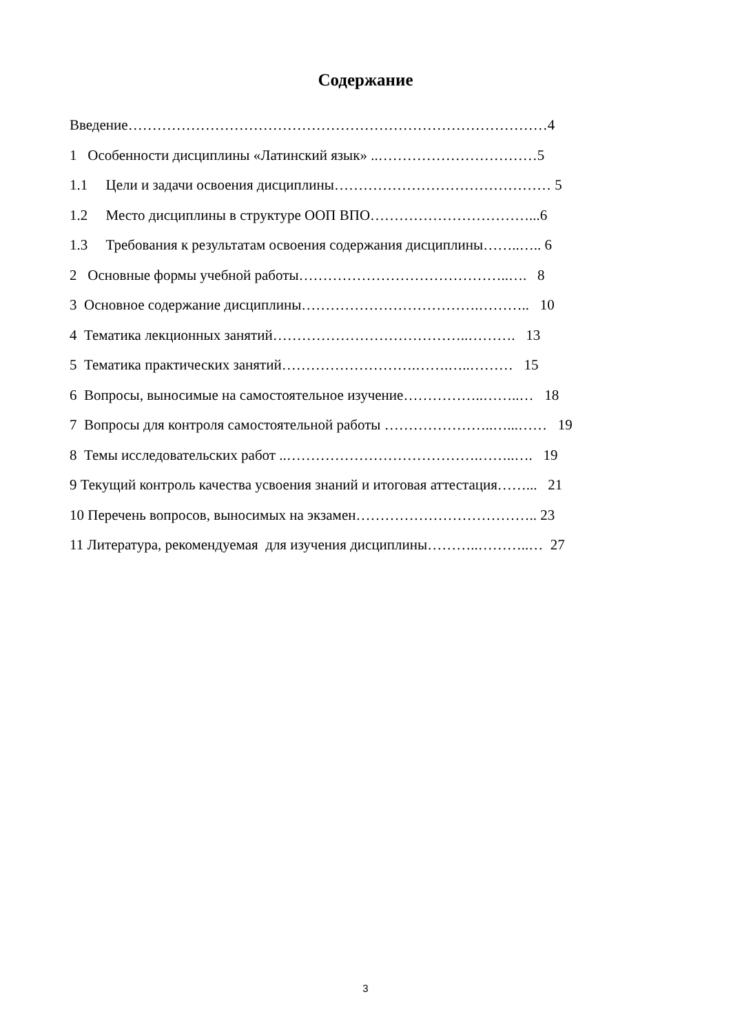Содержание
Введение……………………………………………………………………………4
1 Особенности дисциплины «Латинский язык» ..……………………………5
1.1 Цели и задачи освоения дисциплины……………………………………… 5
1.2 Место дисциплины в структуре ООП ВПО……………………………...6
1.3 Требования к результатам освоения содержания дисциплины……..….. 6
2 Основные формы учебной работы……………………………………..…. 8
3 Основное содержание дисциплины……………………………….……….. 10
4 Тематика лекционных занятий…………………………………..………. 13
5 Тематика практических занятий……………………….…….…..……… 15
6 Вопросы, выносимые на самостоятельное изучение……………..……..… 18
7 Вопросы для контроля самостоятельной работы …………………..…...…… 19
8 Темы исследовательских работ ..………………………………….……..…. 19
9 Текущий контроль качества усвоения знаний и итоговая аттестация……... 21
10 Перечень вопросов, выносимых на экзамен……………………………….. 23
11 Литература, рекомендуемая для изучения дисциплины………..………..… 27
3